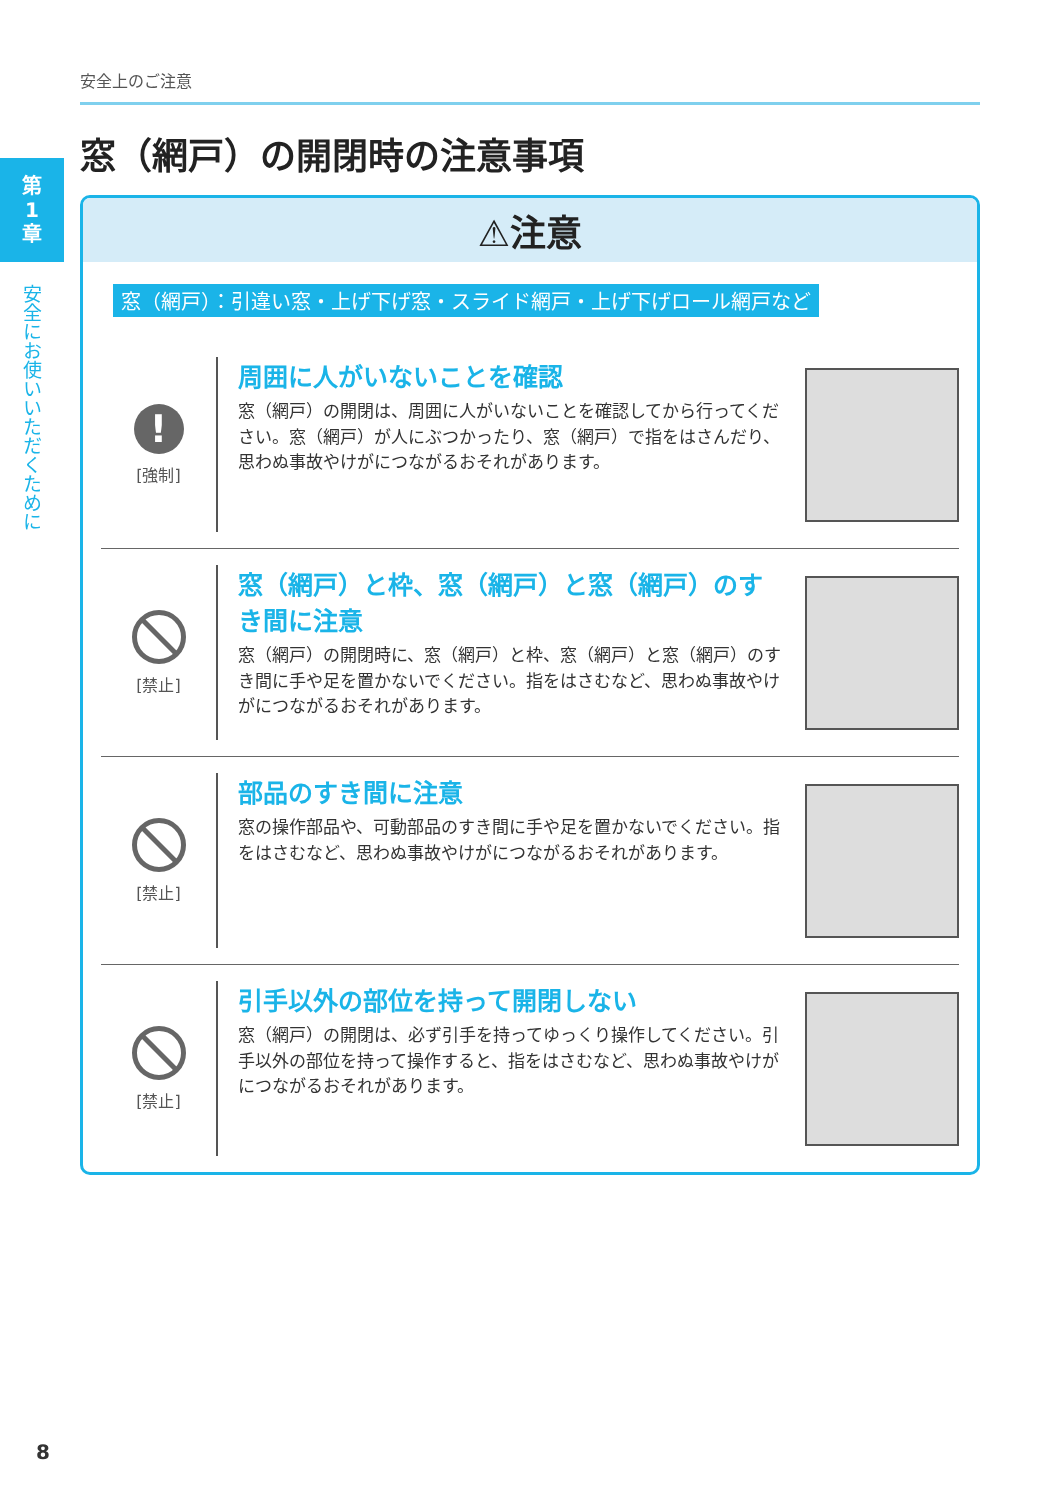第
1
章
安全にお使いいただくために
安全上のご注意
窓（網戸）の開閉時の注意事項
⚠注意
窓（網戸）：引違い窓・上げ下げ窓・スライド網戸・上げ下げロール網戸など
!
[強制]
周囲に人がいないことを確認
窓（網戸）の開閉は、周囲に人がいないことを確認してから行ってください。窓（網戸）が人にぶつかったり、窓（網戸）で指をはさんだり、思わぬ事故やけがにつながるおそれがあります。
[禁止]
窓（網戸）と枠、窓（網戸）と窓（網戸）のすき間に注意
窓（網戸）の開閉時に、窓（網戸）と枠、窓（網戸）と窓（網戸）のすき間に手や足を置かないでください。指をはさむなど、思わぬ事故やけがにつながるおそれがあります。
[禁止]
部品のすき間に注意
窓の操作部品や、可動部品のすき間に手や足を置かないでください。指をはさむなど、思わぬ事故やけがにつながるおそれがあります。
[禁止]
引手以外の部位を持って開閉しない
窓（網戸）の開閉は、必ず引手を持ってゆっくり操作してください。引手以外の部位を持って操作すると、指をはさむなど、思わぬ事故やけがにつながるおそれがあります。
8